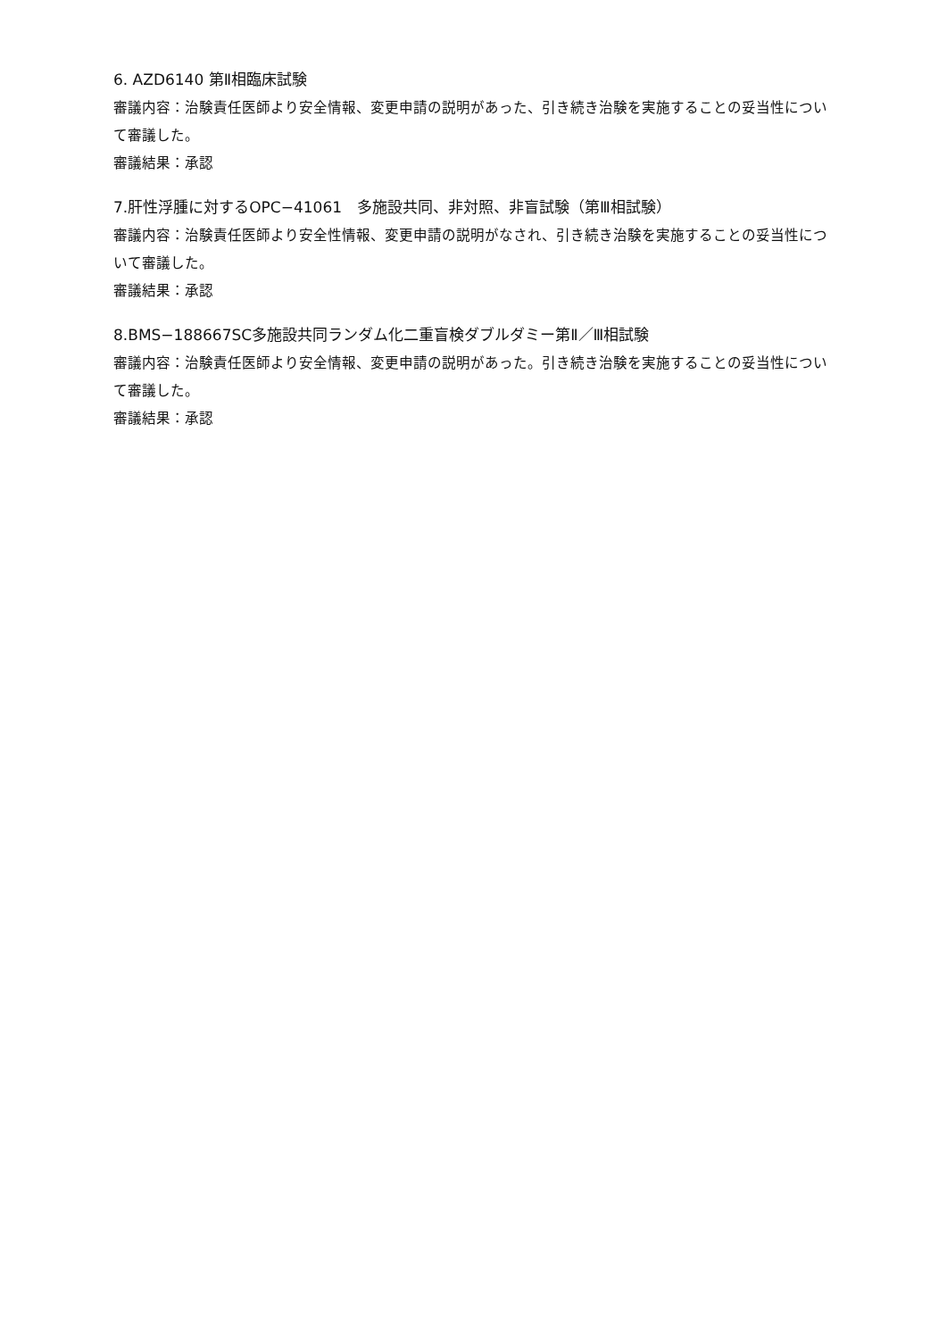6. AZD6140 第Ⅱ相臨床試験
審議内容：治験責任医師より安全情報、変更申請の説明があった、引き続き治験を実施することの妥当性について審議した。
審議結果：承認
7.肝性浮腫に対するOPC−41061　多施設共同、非対照、非盲試験（第Ⅲ相試験）
審議内容：治験責任医師より安全性情報、変更申請の説明がなされ、引き続き治験を実施することの妥当性について審議した。
審議結果：承認
8.BMS−188667SC多施設共同ランダム化二重盲検ダブルダミー第Ⅱ／Ⅲ相試験
審議内容：治験責任医師より安全情報、変更申請の説明があった。引き続き治験を実施することの妥当性について審議した。
審議結果：承認